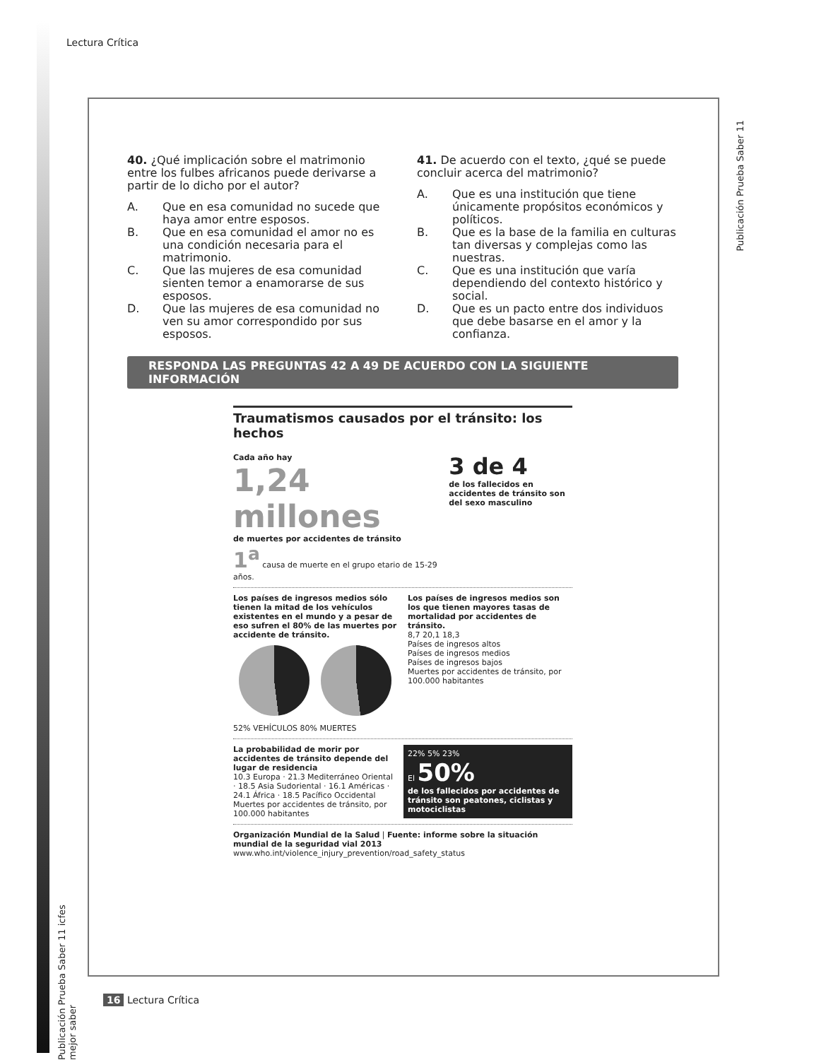Lectura Crítica
Publicación Prueba Saber 11
40. ¿Qué implicación sobre el matrimonio entre los fulbes africanos puede derivarse a partir de lo dicho por el autor?
A. Que en esa comunidad no sucede que haya amor entre esposos.
B. Que en esa comunidad el amor no es una condición necesaria para el matrimonio.
C. Que las mujeres de esa comunidad sienten temor a enamorarse de sus esposos.
D. Que las mujeres de esa comunidad no ven su amor correspondido por sus esposos.
41. De acuerdo con el texto, ¿qué se puede concluir acerca del matrimonio?
A. Que es una institución que tiene únicamente propósitos económicos y políticos.
B. Que es la base de la familia en culturas tan diversas y complejas como las nuestras.
C. Que es una institución que varía dependiendo del contexto histórico y social.
D. Que es un pacto entre dos individuos que debe basarse en el amor y la confianza.
RESPONDA LAS PREGUNTAS 42 A 49 DE ACUERDO CON LA SIGUIENTE INFORMACIÓN
Traumatismos causados por el tránsito: los hechos
Cada año hay
1,24 millones
de muertes por accidentes de tránsito
1<sup>a</sup> causa de muerte en el grupo etario de 15-29 años.
3 de 4
de los fallecidos en accidentes de tránsito son del sexo masculino
Los países de ingresos medios sólo tienen la mitad de los vehículos existentes en el mundo y a pesar de eso sufren el 80% de las muertes por accidente de tránsito.
52% VEHÍCULOS 80% MUERTES
Los países de ingresos medios son los que tienen mayores tasas de mortalidad por accidentes de tránsito.
8,7 20,1 18,3
Países de ingresos altos
Países de ingresos medios
Países de ingresos bajos
Muertes por accidentes de tránsito, por 100.000 habitantes
La probabilidad de morir por accidentes de tránsito depende del lugar de residencia
10.3 Europa · 21.3 Mediterráneo Oriental · 18.5 Asia Sudoriental · 16.1 Américas · 24.1 África · 18.5 Pacífico Occidental
Muertes por accidentes de tránsito, por 100.000 habitantes
22% 5% 23%
El 50%
de los fallecidos por accidentes de tránsito son peatones, ciclistas y motociclistas
Organización Mundial de la Salud | Fuente: informe sobre la situación mundial de la seguridad vial 2013
www.who.int/violence_injury_prevention/road_safety_status
Publicación Prueba Saber 11 icfes mejor saber
16 Lectura Crítica